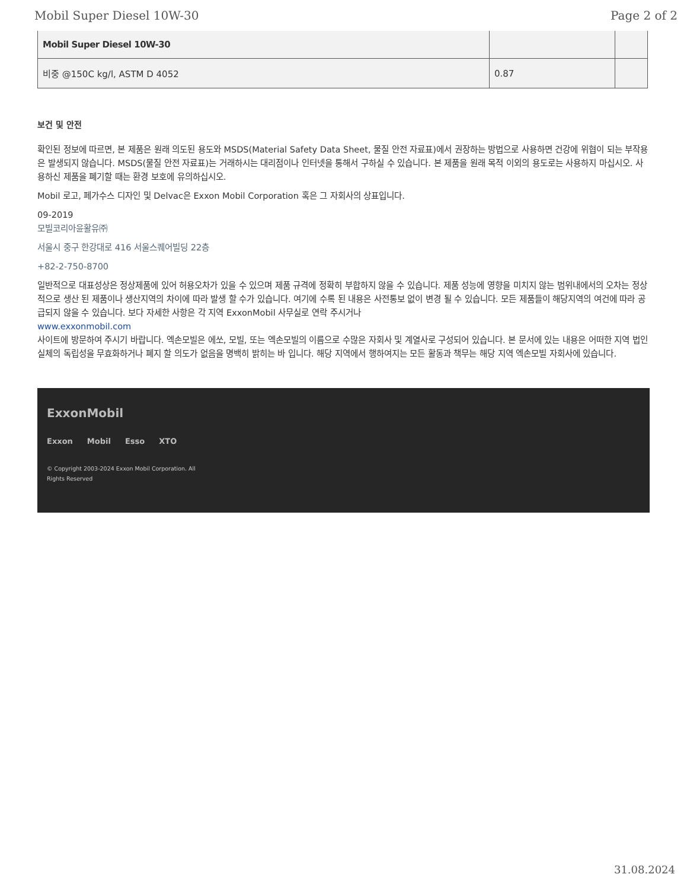Mobil Super Diesel 10W-30 Page 2 of 2
| Mobil Super Diesel 10W-30 | | |
| 비중 @150C kg/l, ASTM D 4052 | 0.87 | |
보건 및 안전
확인된 정보에 따르면, 본 제품은 원래 의도된 용도와 MSDS(Material Safety Data Sheet, 물질 안전 자료표)에서 권장하는 방법으로 사용하면 건강에 위협이 되는 부작용은 발생되지 않습니다. MSDS(물질 안전 자료표)는 거래하시는 대리점이나 인터넷을 통해서 구하실 수 있습니다. 본 제품을 원래 목적 이외의 용도로는 사용하지 마십시오. 사용하신 제품을 폐기할 때는 환경 보호에 유의하십시오.
Mobil 로고, 페가수스 디자인 및 Delvac은 Exxon Mobil Corporation 혹은 그 자회사의 상표입니다.
09-2019
모빌코리아윤활유㈜
서울시 중구 한강대로 416 서울스퀘어빌딩 22층
+82-2-750-8700
일반적으로 대표성상은 정상제품에 있어 허용오차가 있을 수 있으며 제품 규격에 정확히 부합하지 않을 수 있습니다. 제품 성능에 영향을 미치지 않는 범위내에서의 오차는 정상적으로 생산 된 제품이나 생산지역의 차이에 따라 발생 할 수가 있습니다. 여기에 수록 된 내용은 사전통보 없이 변경 될 수 있습니다. 모든 제품들이 해당지역의 여건에 따라 공급되지 않을 수 있습니다. 보다 자세한 사항은 각 지역 ExxonMobil 사무실로 연락 주시거나
www.exxonmobil.com
사이트에 방문하여 주시기 바랍니다. 엑손모빌은 에쏘, 모빌, 또는 엑손모빌의 이름으로 수많은 자회사 및 계열사로 구성되어 있습니다. 본 문서에 있는 내용은 어떠한 지역 법인 실체의 독립성을 무효화하거나 폐지 할 의도가 없음을 명백히 밝히는 바 입니다. 해당 지역에서 행하여지는 모든 활동과 책무는 해당 지역 엑손모빌 자회사에 있습니다.
ExxonMobil
Exxon Mobil Esso XTO
© Copyright 2003-2024 Exxon Mobil Corporation. All
Rights Reserved
31.08.2024